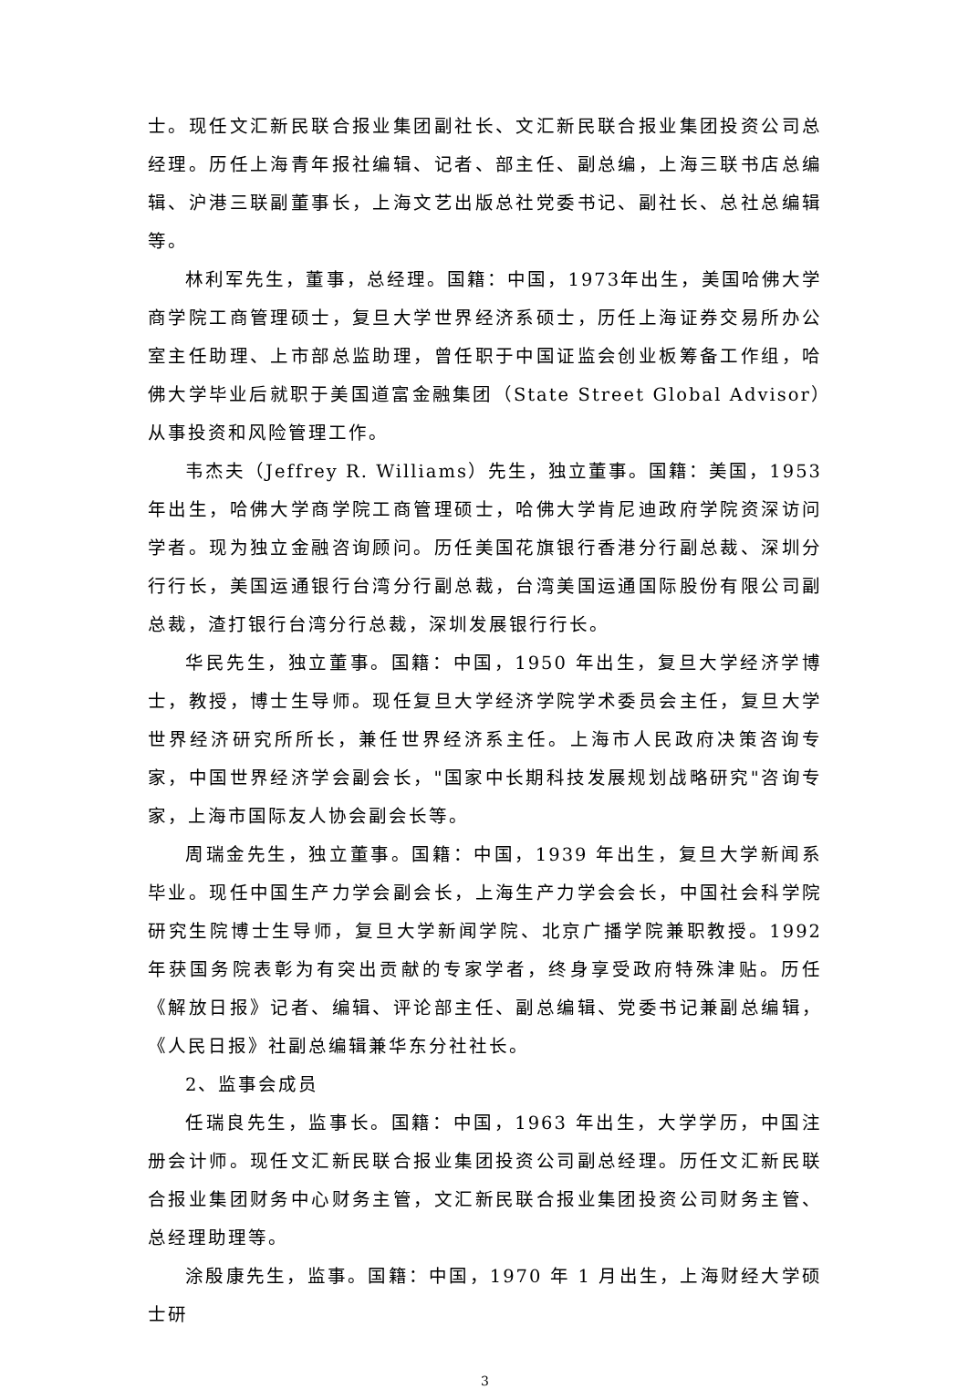士。现任文汇新民联合报业集团副社长、文汇新民联合报业集团投资公司总经理。历任上海青年报社编辑、记者、部主任、副总编，上海三联书店总编辑、沪港三联副董事长，上海文艺出版总社党委书记、副社长、总社总编辑等。
林利军先生，董事，总经理。国籍：中国，1973年出生，美国哈佛大学商学院工商管理硕士，复旦大学世界经济系硕士，历任上海证券交易所办公室主任助理、上市部总监助理，曾任职于中国证监会创业板筹备工作组，哈佛大学毕业后就职于美国道富金融集团（State Street Global Advisor）从事投资和风险管理工作。
韦杰夫（Jeffrey R. Williams）先生，独立董事。国籍：美国，1953年出生，哈佛大学商学院工商管理硕士，哈佛大学肯尼迪政府学院资深访问学者。现为独立金融咨询顾问。历任美国花旗银行香港分行副总裁、深圳分行行长，美国运通银行台湾分行副总裁，台湾美国运通国际股份有限公司副总裁，渣打银行台湾分行总裁，深圳发展银行行长。
华民先生，独立董事。国籍：中国，1950 年出生，复旦大学经济学博士，教授，博士生导师。现任复旦大学经济学院学术委员会主任，复旦大学世界经济研究所所长，兼任世界经济系主任。上海市人民政府决策咨询专家，中国世界经济学会副会长，"国家中长期科技发展规划战略研究"咨询专家，上海市国际友人协会副会长等。
周瑞金先生，独立董事。国籍：中国，1939 年出生，复旦大学新闻系毕业。现任中国生产力学会副会长，上海生产力学会会长，中国社会科学院研究生院博士生导师，复旦大学新闻学院、北京广播学院兼职教授。1992 年获国务院表彰为有突出贡献的专家学者，终身享受政府特殊津贴。历任《解放日报》记者、编辑、评论部主任、副总编辑、党委书记兼副总编辑，《人民日报》社副总编辑兼华东分社社长。
2、监事会成员
任瑞良先生，监事长。国籍：中国，1963 年出生，大学学历，中国注册会计师。现任文汇新民联合报业集团投资公司副总经理。历任文汇新民联合报业集团财务中心财务主管，文汇新民联合报业集团投资公司财务主管、总经理助理等。
涂殷康先生，监事。国籍：中国，1970 年 1 月出生，上海财经大学硕士研
3